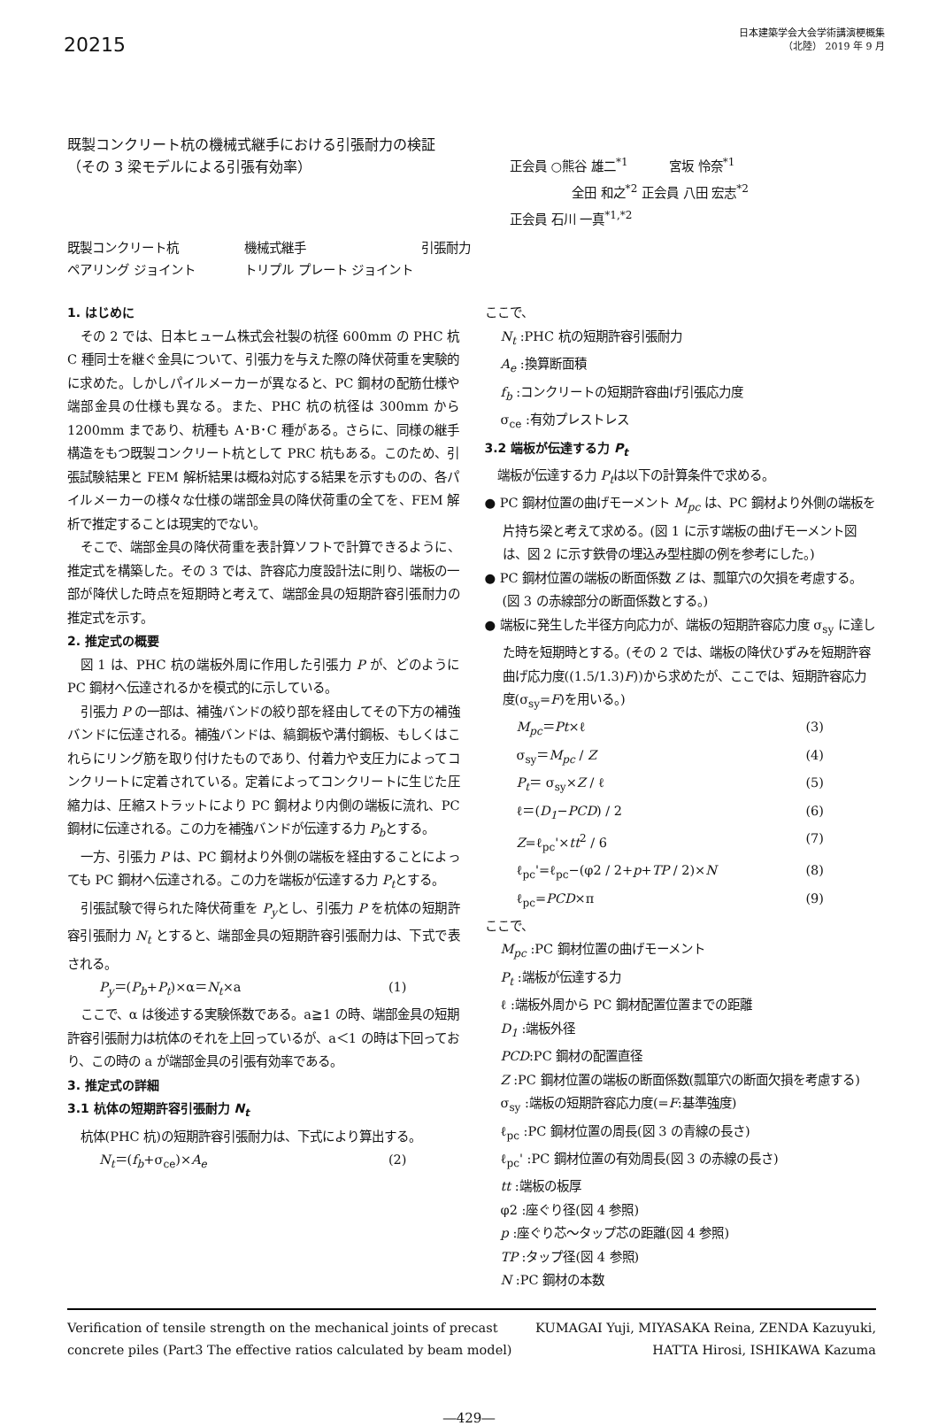20215
日本建築学会大会学術講演梗概集
（北陸） 2019 年 9 月
既製コンクリート杭の機械式継手における引張耐力の検証
（その 3 梁モデルによる引張有効率）
正会員 ○熊谷 雄二<sup>*1</sup> 　　　宮坂 怜奈<sup>*1</sup>
　　　　　全田 和之<sup>*2</sup> 正会員 八田 宏志<sup>*2</sup>
正会員 石川 一真<sup>*1,*2</sup>
既製コンクリート杭 機械式継手 引張耐力
ペアリング ジョイント トリプル プレート ジョイント
1. はじめに
その 2 では、日本ヒューム株式会社製の杭径 600mm の PHC 杭 C 種同士を継ぐ金具について、引張力を与えた際の降伏荷重を実験的に求めた。しかしパイルメーカーが異なると、PC 鋼材の配筋仕様や端部金具の仕様も異なる。また、PHC 杭の杭径は 300mm から 1200mm まであり、杭種も A･B･C 種がある。さらに、同様の継手構造をもつ既製コンクリート杭として PRC 杭もある。このため、引張試験結果と FEM 解析結果は概ね対応する結果を示すものの、各パイルメーカーの様々な仕様の端部金具の降伏荷重の全てを、FEM 解析で推定することは現実的でない。
そこで、端部金具の降伏荷重を表計算ソフトで計算できるように、推定式を構築した。その 3 では、許容応力度設計法に則り、端板の一部が降伏した時点を短期時と考えて、端部金具の短期許容引張耐力の推定式を示す。
2. 推定式の概要
図 1 は、PHC 杭の端板外周に作用した引張力 P が、どのように PC 鋼材へ伝達されるかを模式的に示している。
引張力 P の一部は、補強バンドの絞り部を経由してその下方の補強バンドに伝達される。補強バンドは、縞鋼板や溝付鋼板、もしくはこれらにリング筋を取り付けたものであり、付着力や支圧力によってコンクリートに定着されている。定着によってコンクリートに生じた圧縮力は、圧縮ストラットにより PC 鋼材より内側の端板に流れ、PC 鋼材に伝達される。この力を補強バンドが伝達する力 P<sub>b</sub>とする。
一方、引張力 P は、PC 鋼材より外側の端板を経由することによっても PC 鋼材へ伝達される。この力を端板が伝達する力 P<sub>t</sub>とする。
引張試験で得られた降伏荷重を P<sub>y</sub>とし、引張力 P を杭体の短期許容引張耐力 N<sub>t</sub> とすると、端部金具の短期許容引張耐力は、下式で表される。
P<sub>y</sub>＝(P<sub>b</sub>+P<sub>t</sub>)×α＝N<sub>t</sub>×a (1)
ここで、α は後述する実験係数である。a≧1 の時、端部金具の短期許容引張耐力は杭体のそれを上回っているが、a＜1 の時は下回っており、この時の a が端部金具の引張有効率である。
3. 推定式の詳細
3.1 杭体の短期許容引張耐力 N<sub>t</sub>
杭体(PHC 杭)の短期許容引張耐力は、下式により算出する。
N<sub>t</sub>＝(f<sub>b</sub>+σ<sub>ce</sub>)×A<sub>e</sub> (2)
ここで、
N<sub>t</sub> :PHC 杭の短期許容引張耐力
A<sub>e</sub> :換算断面積
f<sub>b</sub> :コンクリートの短期許容曲げ引張応力度
σ<sub>ce</sub> :有効プレストレス
3.2 端板が伝達する力 P<sub>t</sub>
端板が伝達する力 P<sub>t</sub>は以下の計算条件で求める。
● PC 鋼材位置の曲げモーメント M<sub>pc</sub> は、PC 鋼材より外側の端板を片持ち梁と考えて求める。(図 1 に示す端板の曲げモーメント図は、図 2 に示す鉄骨の埋込み型柱脚の例を参考にした。)
● PC 鋼材位置の端板の断面係数 Z は、瓢箪穴の欠損を考慮する。(図 3 の赤線部分の断面係数とする。)
● 端板に発生した半径方向応力が、端板の短期許容応力度 σ<sub>sy</sub> に達した時を短期時とする。(その 2 では、端板の降伏ひずみを短期許容曲げ応力度((1.5/1.3)F))から求めたが、ここでは、短期許容応力度(σ<sub>sy</sub>=F)を用いる。)
M<sub>pc</sub>＝Pt×ℓ (3)
σ<sub>sy</sub>＝M<sub>pc</sub> / Z (4)
P<sub>t</sub>＝ σ<sub>sy</sub>×Z / ℓ (5)
ℓ＝(D<sub>1</sub>−PCD) / 2 (6)
Z=ℓ<sub>pc</sub>'×tt<sup>2</sup> / 6 (7)
ℓ<sub>pc</sub>'=ℓ<sub>pc</sub>−(φ2 / 2+p+TP / 2)×N (8)
ℓ<sub>pc</sub>=PCD×π (9)
ここで、
M<sub>pc</sub> :PC 鋼材位置の曲げモーメント
P<sub>t</sub> :端板が伝達する力
ℓ :端板外周から PC 鋼材配置位置までの距離
D<sub>1</sub> :端板外径
PCD:PC 鋼材の配置直径
Z :PC 鋼材位置の端板の断面係数(瓢箪穴の断面欠損を考慮する)
σ<sub>sy</sub> :端板の短期許容応力度(=F:基準強度)
ℓ<sub>pc</sub> :PC 鋼材位置の周長(図 3 の青線の長さ)
ℓ<sub>pc</sub>' :PC 鋼材位置の有効周長(図 3 の赤線の長さ)
tt :端板の板厚
φ2 :座ぐり径(図 4 参照)
p :座ぐり芯～タップ芯の距離(図 4 参照)
TP :タップ径(図 4 参照)
N :PC 鋼材の本数
Verification of tensile strength on the mechanical joints of precast
concrete piles (Part3 The effective ratios calculated by beam model)
KUMAGAI Yuji, MIYASAKA Reina, ZENDA Kazuyuki,
HATTA Hirosi, ISHIKAWA Kazuma
―429―